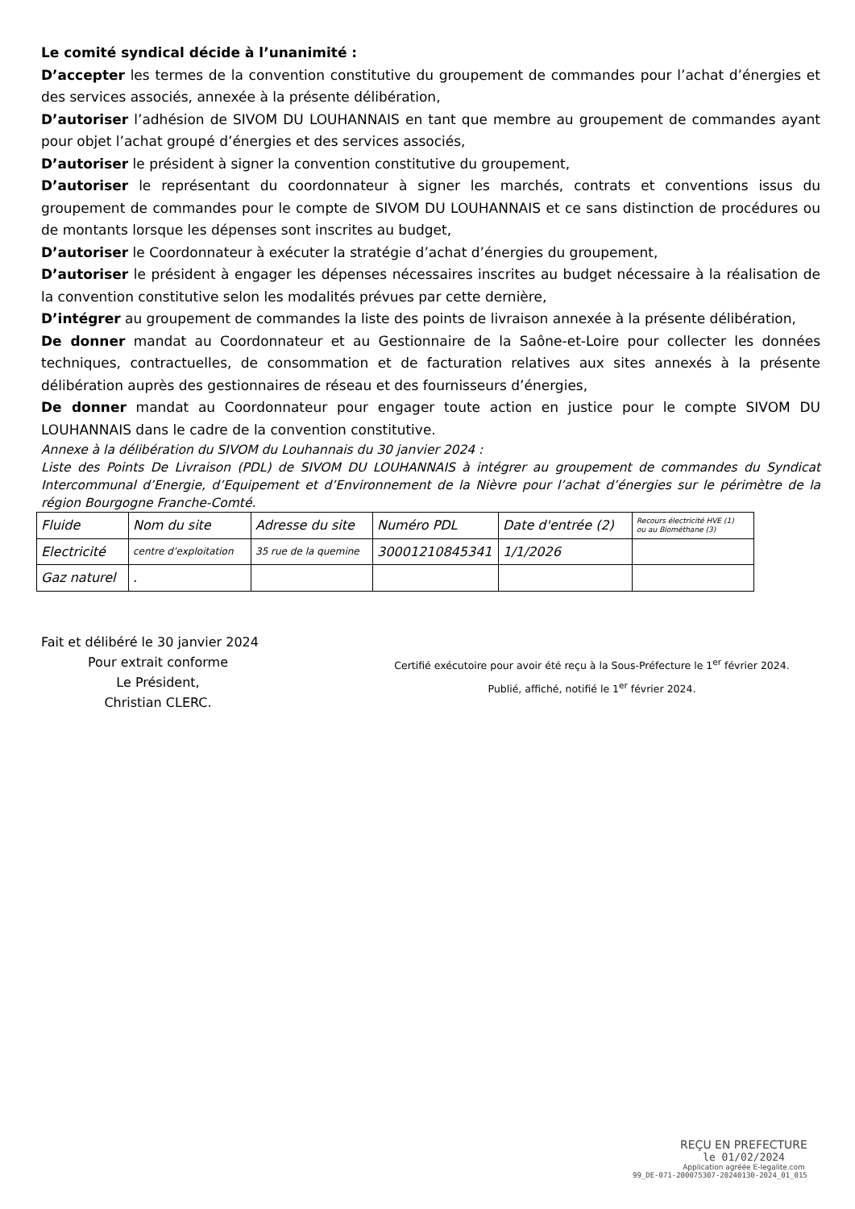Le comité syndical décide à l’unanimité :
D’accepter les termes de la convention constitutive du groupement de commandes pour l’achat d’énergies et des services associés, annexée à la présente délibération,
D’autoriser l’adhésion de SIVOM DU LOUHANNAIS en tant que membre au groupement de commandes ayant pour objet l’achat groupé d’énergies et des services associés,
D’autoriser le président à signer la convention constitutive du groupement,
D’autoriser le représentant du coordonnateur à signer les marchés, contrats et conventions issus du groupement de commandes pour le compte de SIVOM DU LOUHANNAIS et ce sans distinction de procédures ou de montants lorsque les dépenses sont inscrites au budget,
D’autoriser le Coordonnateur à exécuter la stratégie d’achat d’énergies du groupement,
D’autoriser le président à engager les dépenses nécessaires inscrites au budget nécessaire à la réalisation de la convention constitutive selon les modalités prévues par cette dernière,
D’intégrer au groupement de commandes la liste des points de livraison annexée à la présente délibération,
De donner mandat au Coordonnateur et au Gestionnaire de la Saône-et-Loire pour collecter les données techniques, contractuelles, de consommation et de facturation relatives aux sites annexés à la présente délibération auprès des gestionnaires de réseau et des fournisseurs d’énergies,
De donner mandat au Coordonnateur pour engager toute action en justice pour le compte SIVOM DU LOUHANNAIS dans le cadre de la convention constitutive.
Annexe à la délibération du SIVOM du Louhannais du 30 janvier 2024 :
Liste des Points De Livraison (PDL) de SIVOM DU LOUHANNAIS à intégrer au groupement de commandes du Syndicat Intercommunal d’Energie, d’Equipement et d’Environnement de la Nièvre pour l’achat d’énergies sur le périmètre de la région Bourgogne Franche-Comté.
| Fluide | Nom du site | Adresse du site | Numéro PDL | Date d'entrée (2) | Recours électricité HVE (1) ou au Biométhane (3) |
| Electricité | centre d’exploitation | 35 rue de la quemine | 30001210845341 | 1/1/2026 | |
| Gaz naturel | . | | | | |
Fait et délibéré le 30 janvier 2024
Pour extrait conforme
Le Président,
Christian CLERC.
Certifié exécutoire pour avoir été reçu à la Sous-Préfecture le 1<sup>er</sup> février 2024.
Publié, affiché, notifié le 1<sup>er</sup> février 2024.
REÇU EN PREFECTURE
le 01/02/2024
Application agréée E-legalite.com
99_DE-071-200075307-20240130-2024_01_015